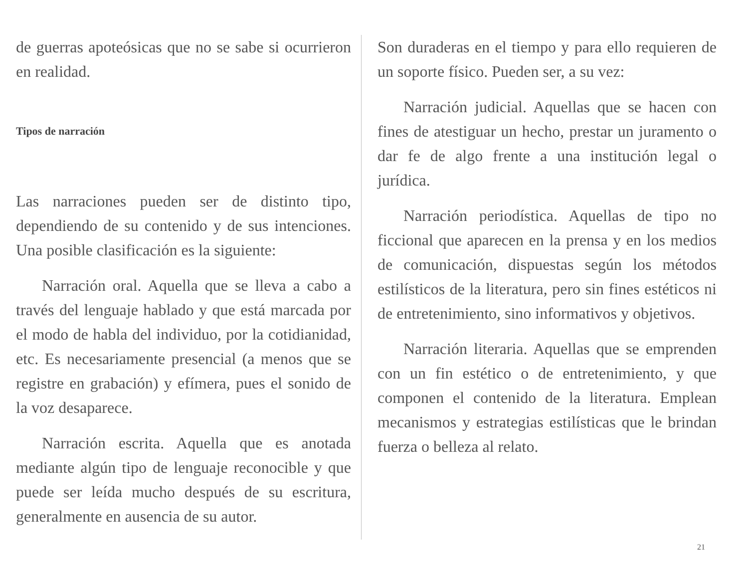de guerras apoteósicas que no se sabe si ocurrieron en realidad.
Tipos de narración
Las narraciones pueden ser de distinto tipo, dependiendo de su contenido y de sus intenciones. Una posible clasificación es la siguiente:
Narración oral. Aquella que se lleva a cabo a través del lenguaje hablado y que está marcada por el modo de habla del individuo, por la cotidianidad, etc. Es necesariamente presencial (a menos que se registre en grabación) y efímera, pues el sonido de la voz desaparece.
Narración escrita. Aquella que es anotada mediante algún tipo de lenguaje reconocible y que puede ser leída mucho después de su escritura, generalmente en ausencia de su autor.
Son duraderas en el tiempo y para ello requieren de un soporte físico. Pueden ser, a su vez:
Narración judicial. Aquellas que se hacen con fines de atestiguar un hecho, prestar un juramento o dar fe de algo frente a una institución legal o jurídica.
Narración periodística. Aquellas de tipo no ficcional que aparecen en la prensa y en los medios de comunicación, dispuestas según los métodos estilísticos de la literatura, pero sin fines estéticos ni de entretenimiento, sino informativos y objetivos.
Narración literaria. Aquellas que se emprenden con un fin estético o de entretenimiento, y que componen el contenido de la literatura. Emplean mecanismos y estrategias estilísticas que le brindan fuerza o belleza al relato.
21